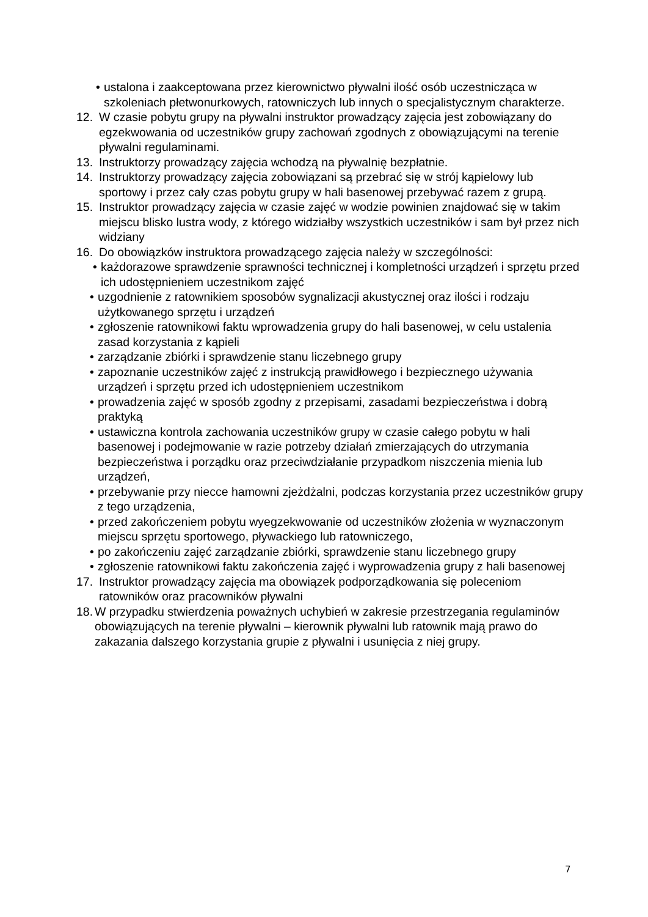• ustalona i zaakceptowana przez kierownictwo pływalni ilość osób uczestnicząca w szkoleniach płetwonurkowych, ratowniczych lub innych o specjalistycznym charakterze.
12. W czasie pobytu grupy na pływalni instruktor prowadzący zajęcia jest zobowiązany do egzekwowania od uczestników grupy zachowań zgodnych z obowiązującymi na terenie pływalni regulaminami.
13. Instruktorzy prowadzący zajęcia wchodzą na pływalnię bezpłatnie.
14. Instruktorzy prowadzący zajęcia zobowiązani są przebrać się w strój kąpielowy lub sportowy i przez cały czas pobytu grupy w hali basenowej przebywać razem z grupą.
15. Instruktor prowadzący zajęcia w czasie zajęć w wodzie powinien znajdować się w takim miejscu blisko lustra wody, z którego widziałby wszystkich uczestników i sam był przez nich widziany
16. Do obowiązków instruktora prowadzącego zajęcia należy w szczególności:
• każdorazowe sprawdzenie sprawności technicznej i kompletności urządzeń i sprzętu przed ich udostępnieniem uczestnikom zajęć
• uzgodnienie z ratownikiem sposobów sygnalizacji akustycznej oraz ilości i rodzaju użytkowanego sprzętu i urządzeń
• zgłoszenie ratownikowi faktu wprowadzenia grupy do hali basenowej, w celu ustalenia zasad korzystania z kąpieli
• zarządzanie zbiórki i sprawdzenie stanu liczebnego grupy
• zapoznanie uczestników zajęć z instrukcją prawidłowego i bezpiecznego używania urządzeń i sprzętu przed ich udostępnieniem uczestnikom
• prowadzenia zajęć w sposób zgodny z przepisami, zasadami bezpieczeństwa i dobrą praktyką
• ustawiczna kontrola zachowania uczestników grupy w czasie całego pobytu w hali basenowej i podejmowanie w razie potrzeby działań zmierzających do utrzymania bezpieczeństwa i porządku oraz przeciwdziałanie przypadkom niszczenia mienia lub urządzeń,
• przebywanie przy niecce hamowni zjeżdżalni, podczas korzystania przez uczestników grupy z tego urządzenia,
• przed zakończeniem pobytu wyegzekwowanie od uczestników złożenia w wyznaczonym miejscu sprzętu sportowego, pływackiego lub ratowniczego,
• po zakończeniu zajęć zarządzanie zbiórki, sprawdzenie stanu liczebnego grupy
• zgłoszenie ratownikowi faktu zakończenia zajęć i wyprowadzenia grupy z hali basenowej
17. Instruktor prowadzący zajęcia ma obowiązek podporządkowania się poleceniom ratowników oraz pracowników pływalni
18. W przypadku stwierdzenia poważnych uchybień w zakresie przestrzegania regulaminów obowiązujących na terenie pływalni – kierownik pływalni lub ratownik mają prawo do zakazania dalszego korzystania grupie z pływalni i usunięcia z niej grupy.
7